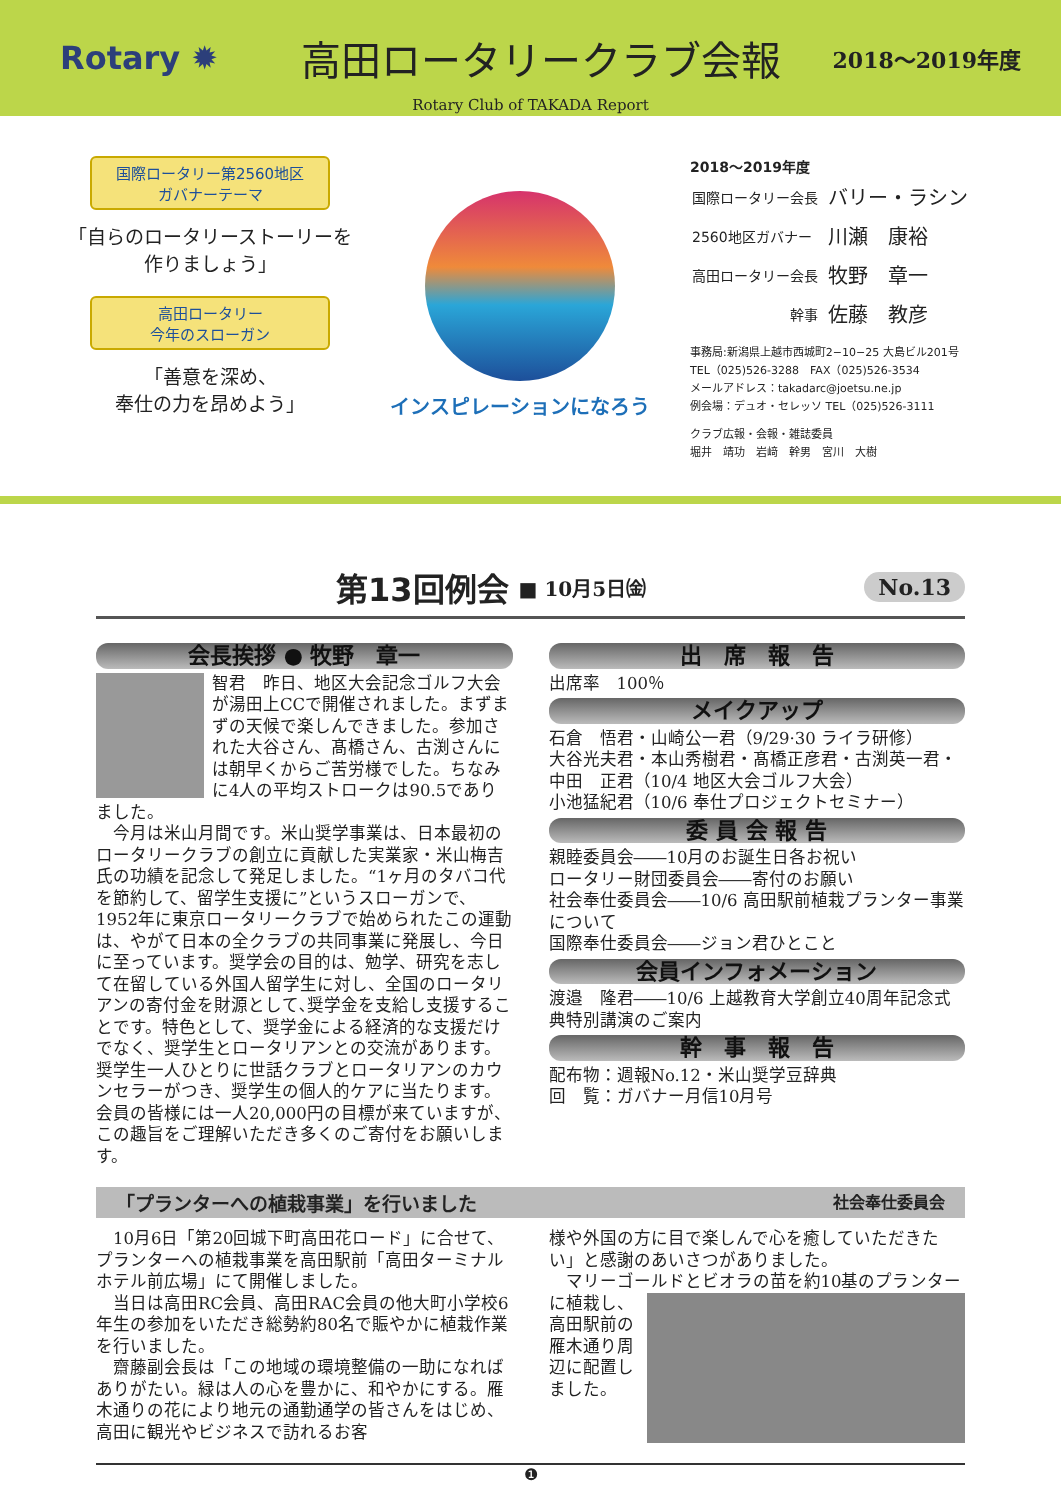Rotary ✹
高田ロータリークラブ会報
2018～2019年度
Rotary Club of TAKADA Report
国際ロータリー第2560地区
ガバナーテーマ
「自らのロータリーストーリーを
作りましょう」
高田ロータリー
今年のスローガン
「善意を深め、
奉仕の力を昂めよう」
インスピレーションになろう
2018～2019年度
| 国際ロータリー会長 | バリー・ラシン |
| 2560地区ガバナー | 川瀬 康裕 |
| 高田ロータリー会長 | 牧野 章一 |
| 幹事 | 佐藤 教彦 |
事務局:新潟県上越市西城町2−10−25 大島ビル201号
TEL（025)526-3288　FAX（025)526-3534
メールアドレス：takadarc@joetsu.ne.jp
例会場：デュオ・セレッソ TEL（025)526-3111
クラブ広報・会報・雑誌委員
堀井　靖功　岩﨑　幹男　宮川　大樹
第13回例会
■ 10月5日㈮ No.13
会長挨拶 ● 牧野　章一
智君　昨日、地区大会記念ゴルフ大会が湯田上CCで開催されました。まずまずの天候で楽しんできました。参加された大谷さん、髙橋さん、古渕さんには朝早くからご苦労様でした。ちなみに4人の平均ストロークは90.5でありました。
　今月は米山月間です。米山奨学事業は、日本最初のロータリークラブの創立に貢献した実業家・米山梅吉氏の功績を記念して発足しました。“1ヶ月のタバコ代を節約して、留学生支援に”というスローガンで、1952年に東京ロータリークラブで始められたこの運動は、やがて日本の全クラブの共同事業に発展し、今日に至っています。奨学会の目的は、勉学、研究を志して在留している外国人留学生に対し、全国のロータリアンの寄付金を財源として､奨学金を支給し支援することです。特色として、奨学金による経済的な支援だけでなく、奨学生とロータリアンとの交流があります。奨学生一人ひとりに世話クラブとロータリアンのカウンセラーがつき、奨学生の個人的ケアに当たります。会員の皆様には一人20,000円の目標が来ていますが、この趣旨をご理解いただき多くのご寄付をお願いします。
出　席　報　告
出席率　100％
メイクアップ
石倉　悟君・山崎公一君（9/29·30 ライラ研修）
大谷光夫君・本山秀樹君・髙橋正彦君・古渕英一君・中田　正君（10/4 地区大会ゴルフ大会）
小池猛紀君（10/6 奉仕プロジェクトセミナー）
委 員 会 報 告
親睦委員会――10月のお誕生日各お祝い
ロータリー財団委員会――寄付のお願い
社会奉仕委員会――10/6 高田駅前植栽プランター事業について
国際奉仕委員会――ジョン君ひとこと
会員インフォメーション
渡邉　隆君――10/6 上越教育大学創立40周年記念式典特別講演のご案内
幹　事　報　告
配布物：週報No.12・米山奨学豆辞典
回　覧：ガバナー月信10月号
「プランターへの植栽事業」を行いました 社会奉仕委員会
　10月6日「第20回城下町高田花ロード」に合せて、プランターへの植栽事業を高田駅前「高田ターミナルホテル前広場」にて開催しました。
　当日は高田RC会員、高田RAC会員の他大町小学校6年生の参加をいただき総勢約80名で賑やかに植栽作業を行いました。
　齋藤副会長は「この地域の環境整備の一助になればありがたい。緑は人の心を豊かに、和やかにする。雁木通りの花により地元の通勤通学の皆さんをはじめ、高田に観光やビジネスで訪れるお客
様や外国の方に目で楽しんで心を癒していただきたい」と感謝のあいさつがありました。
　マリーゴールドとビオラの苗を約10基のプラ ンターに植栽し、高田駅前の雁木通り周辺に配置しました。
❶